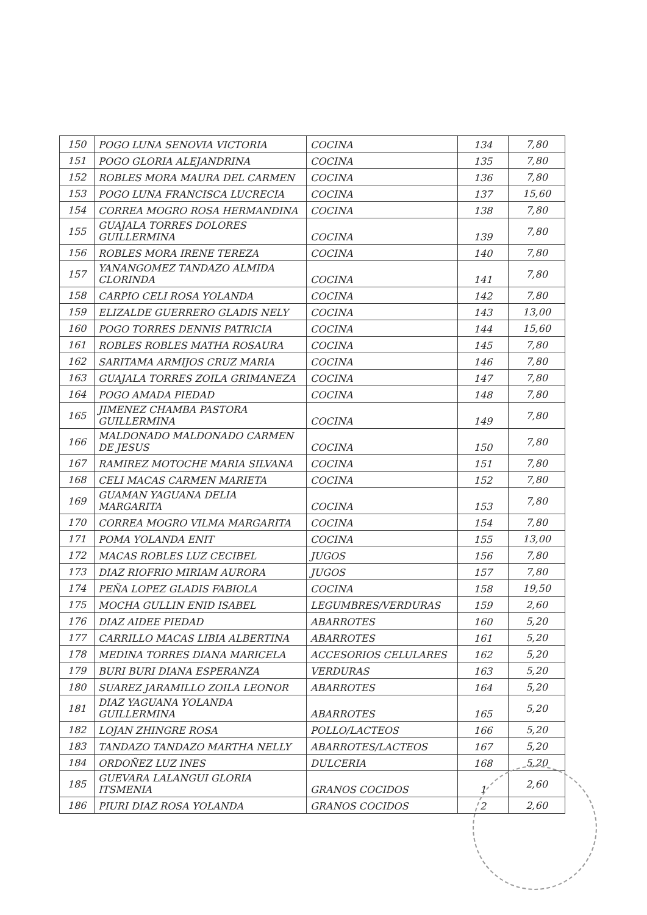| 150 | POGO LUNA SENOVIA VICTORIA | COCINA | 134 | 7,80 |
| 151 | POGO GLORIA ALEJANDRINA | COCINA | 135 | 7,80 |
| 152 | ROBLES MORA MAURA DEL CARMEN | COCINA | 136 | 7,80 |
| 153 | POGO LUNA FRANCISCA LUCRECIA | COCINA | 137 | 15,60 |
| 154 | CORREA MOGRO ROSA HERMANDINA | COCINA | 138 | 7,80 |
| 155 | GUAJALA TORRES DOLORES GUILLERMINA | COCINA | 139 | 7,80 |
| 156 | ROBLES MORA IRENE TEREZA | COCINA | 140 | 7,80 |
| 157 | YANANGOMEZ TANDAZO ALMIDA CLORINDA | COCINA | 141 | 7,80 |
| 158 | CARPIO CELI ROSA YOLANDA | COCINA | 142 | 7,80 |
| 159 | ELIZALDE GUERRERO GLADIS NELY | COCINA | 143 | 13,00 |
| 160 | POGO TORRES DENNIS PATRICIA | COCINA | 144 | 15,60 |
| 161 | ROBLES ROBLES MATHA ROSAURA | COCINA | 145 | 7,80 |
| 162 | SARITAMA ARMIJOS CRUZ MARIA | COCINA | 146 | 7,80 |
| 163 | GUAJALA TORRES ZOILA GRIMANEZA | COCINA | 147 | 7,80 |
| 164 | POGO AMADA PIEDAD | COCINA | 148 | 7,80 |
| 165 | JIMENEZ CHAMBA PASTORA GUILLERMINA | COCINA | 149 | 7,80 |
| 166 | MALDONADO MALDONADO CARMEN DE JESUS | COCINA | 150 | 7,80 |
| 167 | RAMIREZ MOTOCHE MARIA SILVANA | COCINA | 151 | 7,80 |
| 168 | CELI MACAS CARMEN MARIETA | COCINA | 152 | 7,80 |
| 169 | GUAMAN YAGUANA DELIA MARGARITA | COCINA | 153 | 7,80 |
| 170 | CORREA MOGRO VILMA MARGARITA | COCINA | 154 | 7,80 |
| 171 | POMA YOLANDA ENIT | COCINA | 155 | 13,00 |
| 172 | MACAS ROBLES LUZ CECIBEL | JUGOS | 156 | 7,80 |
| 173 | DIAZ RIOFRIO MIRIAM AURORA | JUGOS | 157 | 7,80 |
| 174 | PEÑA LOPEZ GLADIS FABIOLA | COCINA | 158 | 19,50 |
| 175 | MOCHA GULLIN ENID ISABEL | LEGUMBRES/VERDURAS | 159 | 2,60 |
| 176 | DIAZ AIDEE PIEDAD | ABARROTES | 160 | 5,20 |
| 177 | CARRILLO MACAS LIBIA ALBERTINA | ABARROTES | 161 | 5,20 |
| 178 | MEDINA TORRES DIANA MARICELA | ACCESORIOS CELULARES | 162 | 5,20 |
| 179 | BURI BURI DIANA ESPERANZA | VERDURAS | 163 | 5,20 |
| 180 | SUAREZ JARAMILLO ZOILA LEONOR | ABARROTES | 164 | 5,20 |
| 181 | DIAZ YAGUANA YOLANDA GUILLERMINA | ABARROTES | 165 | 5,20 |
| 182 | LOJAN ZHINGRE ROSA | POLLO/LACTEOS | 166 | 5,20 |
| 183 | TANDAZO TANDAZO MARTHA NELLY | ABARROTES/LACTEOS | 167 | 5,20 |
| 184 | ORDOÑEZ LUZ INES | DULCERIA | 168 | 5,20 |
| 185 | GUEVARA LALANGUI GLORIA ITSMENIA | GRANOS COCIDOS | 1 | 2,60 |
| 186 | PIURI DIAZ ROSA YOLANDA | GRANOS COCIDOS | 2 | 2,60 |